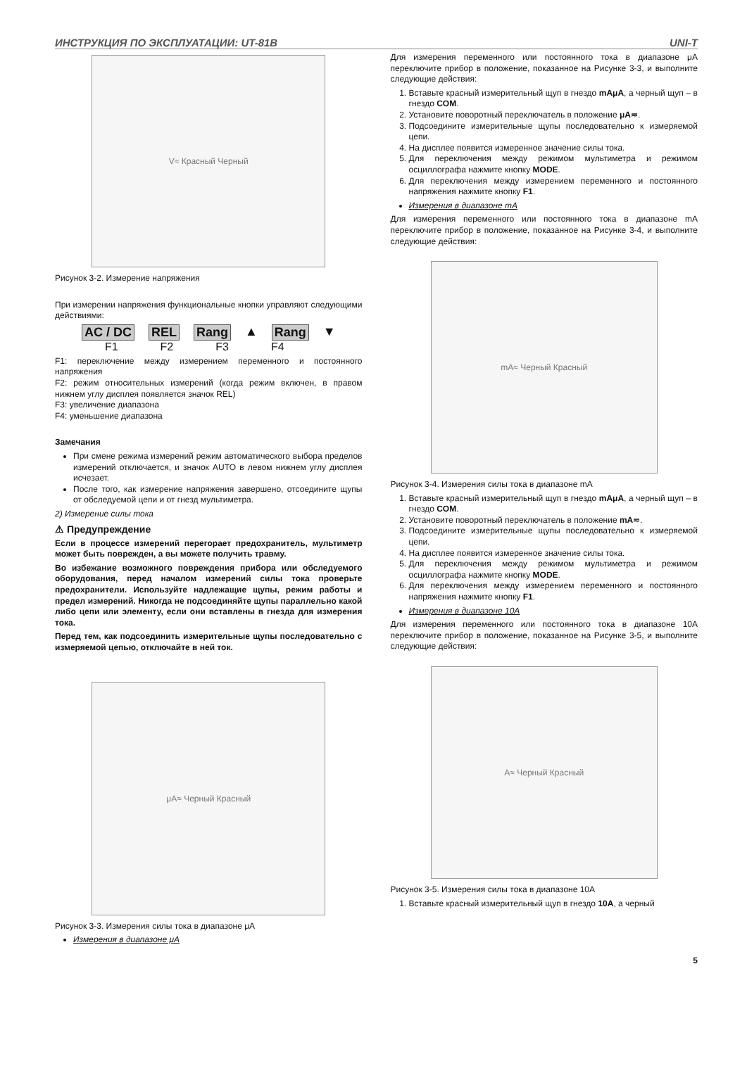ИНСТРУКЦИЯ ПО ЭКСПЛУАТАЦИИ: UT-81B UNI-T
V≈ Красный Черный
Рисунок 3-2. Измерение напряжения
При измерении напряжения функциональные кнопки управляют следующими действиями:
AC / DC REL Rang ▲ Rang ▼
F1 F2 F3 F4
F1: переключение между измерением переменного и постоянного напряжения
F2: режим относительных измерений (когда режим включен, в правом нижнем углу дисплея появляется значок REL)
F3: увеличение диапазона
F4: уменьшение диапазона
Замечания
При смене режима измерений режим автоматического выбора пределов измерений отключается, и значок AUTO в левом нижнем углу дисплея исчезает.
После того, как измерение напряжения завершено, отсоедините щупы от обследуемой цепи и от гнезд мультиметра.
2) Измерение силы тока
⚠ Предупреждение
Если в процессе измерений перегорает предохранитель, мультиметр может быть поврежден, а вы можете получить травму.
Во избежание возможного повреждения прибора или обследуемого оборудования, перед началом измерений силы тока проверьте предохранители. Используйте надлежащие щупы, режим работы и предел измерений. Никогда не подсоединяйте щупы параллельно какой либо цепи или элементу, если они вставлены в гнезда для измерения тока.
Перед тем, как подсоединить измерительные щупы последовательно с измеряемой цепью, отключайте в ней ток.
μA≈ Черный Красный
Рисунок 3-3. Измерения силы тока в диапазоне μA
Измерения в диапазоне μA
Для измерения переменного или постоянного тока в диапазоне μA переключите прибор в положение, показанное на Рисунке 3-3, и выполните следующие действия:
1. Вставьте красный измерительный щуп в гнездо mAμA, а черный щуп – в гнездо COM.
2. Установите поворотный переключатель в положение μA≂.
3. Подсоедините измерительные щупы последовательно к измеряемой цепи.
4. На дисплее появится измеренное значение силы тока.
5. Для переключения между режимом мультиметра и режимом осциллографа нажмите кнопку MODE.
6. Для переключения между измерением переменного и постоянного напряжения нажмите кнопку F1.
Измерения в диапазоне mA
Для измерения переменного или постоянного тока в диапазоне mA переключите прибор в положение, показанное на Рисунке 3-4, и выполните следующие действия:
mA≈ Черный Красный
Рисунок 3-4. Измерения силы тока в диапазоне mA
1. Вставьте красный измерительный щуп в гнездо mAμA, а черный щуп – в гнездо COM.
2. Установите поворотный переключатель в положение mA≂.
3. Подсоедините измерительные щупы последовательно к измеряемой цепи.
4. На дисплее появится измеренное значение силы тока.
5. Для переключения между режимом мультиметра и режимом осциллографа нажмите кнопку MODE.
6. Для переключения между измерением переменного и постоянного напряжения нажмите кнопку F1.
Измерения в диапазоне 10A
Для измерения переменного или постоянного тока в диапазоне 10A переключите прибор в положение, показанное на Рисунке 3-5, и выполните следующие действия:
A≈ Черный Красный
Рисунок 3-5. Измерения силы тока в диапазоне 10A
1. Вставьте красный измерительный щуп в гнездо 10A, а черный
5